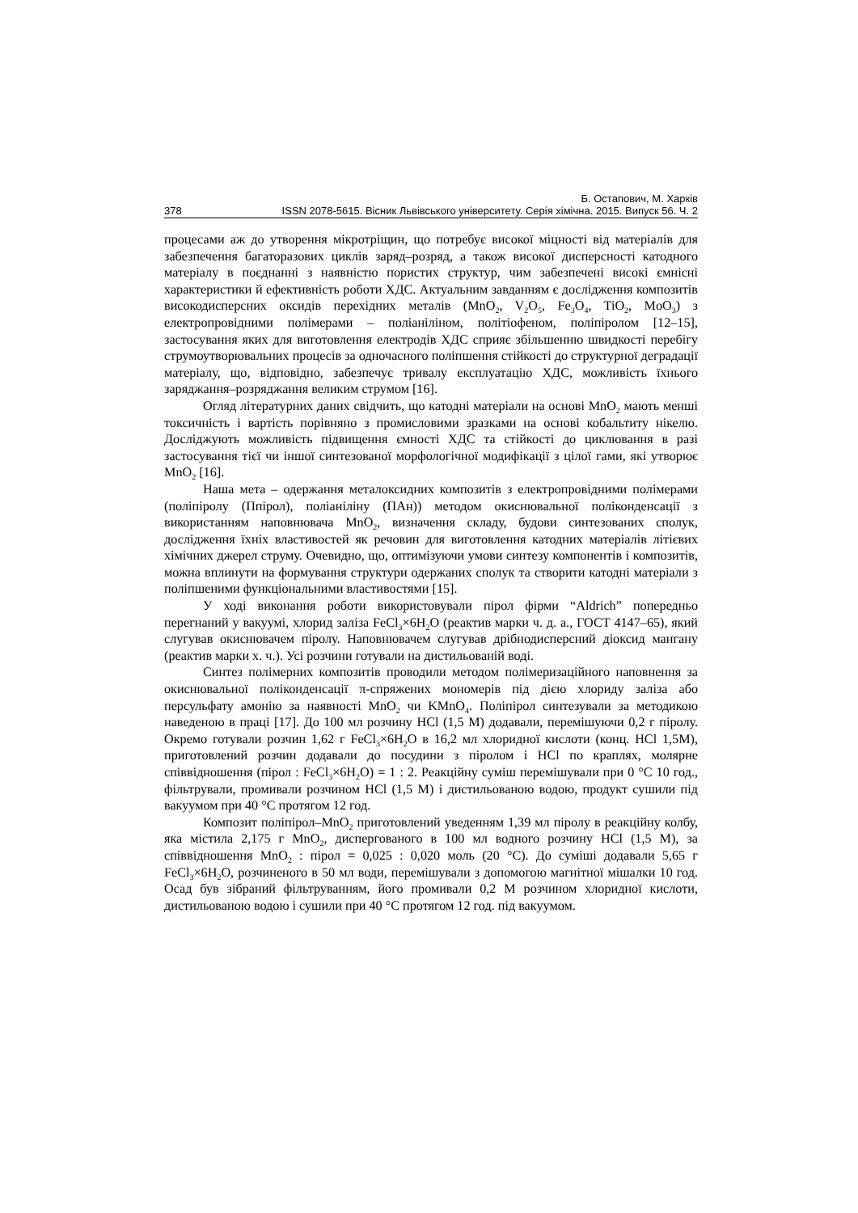Б. Остапович, М. Харків
378 ISSN 2078-5615. Вісник Львівського університету. Серія хімічна. 2015. Випуск 56. Ч. 2
процесами аж до утворення мікротріщин, що потребує високої міцності від матеріалів для забезпечення багаторазових циклів заряд–розряд, а також високої дисперсності катодного матеріалу в поєднанні з наявністю пористих структур, чим забезпечені високі ємнісні характеристики й ефективність роботи ХДС. Актуальним завданням є дослідження композитів високодисперсних оксидів перехідних металів (MnO<sub>2</sub>, V<sub>2</sub>O<sub>5</sub>, Fe<sub>3</sub>O<sub>4</sub>, TiO<sub>2</sub>, MoO<sub>3</sub>) з електропровідними полімерами – поліаніліном, політіофеном, поліпіролом [12–15], застосування яких для виготовлення електродів ХДС сприяє збільшенню швидкості перебігу струмоутворювальних процесів за одночасного поліпшення стійкості до структурної деградації матеріалу, що, відповідно, забезпечує тривалу експлуатацію ХДС, можливість їхнього заряджання–розряджання великим струмом [16].
Огляд літературних даних свідчить, що катодні матеріали на основі MnO<sub>2</sub> мають менші токсичність і вартість порівняно з промисловими зразками на основі кобальтиту нікелю. Досліджують можливість підвищення ємності ХДС та стійкості до циклювання в разі застосування тієї чи іншої синтезованої морфологічної модифікації з цілої гами, які утворює MnO<sub>2</sub> [16].
Наша мета – одержання металоксидних композитів з електропровідними полімерами (поліпіролу (Ппірол), поліаніліну (ПАн)) методом окиснювальної поліконденсації з використанням наповнювача MnO<sub>2</sub>, визначення складу, будови синтезованих сполук, дослідження їхніх властивостей як речовин для виготовлення катодних матеріалів літієвих хімічних джерел струму. Очевидно, що, оптимізуючи умови синтезу компонентів і композитів, можна вплинути на формування структури одержаних сполук та створити катодні матеріали з поліпшеними функціональними властивостями [15].
У ході виконання роботи використовували пірол фірми “Aldrich” попередньо перегнаний у вакуумі, хлорид заліза FeCl<sub>3</sub>×6H<sub>2</sub>O (реактив марки ч. д. а., ГОСТ 4147–65), який слугував окиснювачем піролу. Наповнювачем слугував дрібнодисперсний діоксид мангану (реактив марки х. ч.). Усі розчини готували на дистильованій воді.
Синтез полімерних композитів проводили методом полімеризаційного наповнення за окиснювальної поліконденсації π-спряжених мономерів під дією хлориду заліза або персульфату амонію за наявності MnO<sub>2</sub> чи KMnO<sub>4</sub>. Поліпірол синтезували за методикою наведеною в праці [17]. До 100 мл розчину HCl (1,5 М) додавали, перемішуючи 0,2 г піролу. Окремо готували розчин 1,62 г FeCl<sub>3</sub>×6H<sub>2</sub>O в 16,2 мл хлоридної кислоти (конц. HCl 1,5M), приготовлений розчин додавали до посудини з піролом і HCl по краплях, молярне співвідношення (пірол : FeCl<sub>3</sub>×6H<sub>2</sub>O) = 1 : 2. Реакційну суміш перемішували при 0 °С 10 год., фільтрували, промивали розчином HCl (1,5 М) і дистильованою водою, продукт сушили під вакуумом при 40 °С протягом 12 год.
Композит поліпірол–MnO<sub>2</sub> приготовлений уведенням 1,39 мл піролу в реакційну колбу, яка містила 2,175 г MnO<sub>2</sub>, диспергованого в 100 мл водного розчину HCl (1,5 М), за співвідношення MnO<sub>2</sub> : пірол = 0,025 : 0,020 моль (20 °С). До суміші додавали 5,65 г FeCl<sub>3</sub>×6H<sub>2</sub>O, розчиненого в 50 мл води, перемішували з допомогою магнітної мішалки 10 год. Осад був зібраний фільтруванням, його промивали 0,2 М розчином хлоридної кислоти, дистильованою водою і сушили при 40 °С протягом 12 год. під вакуумом.